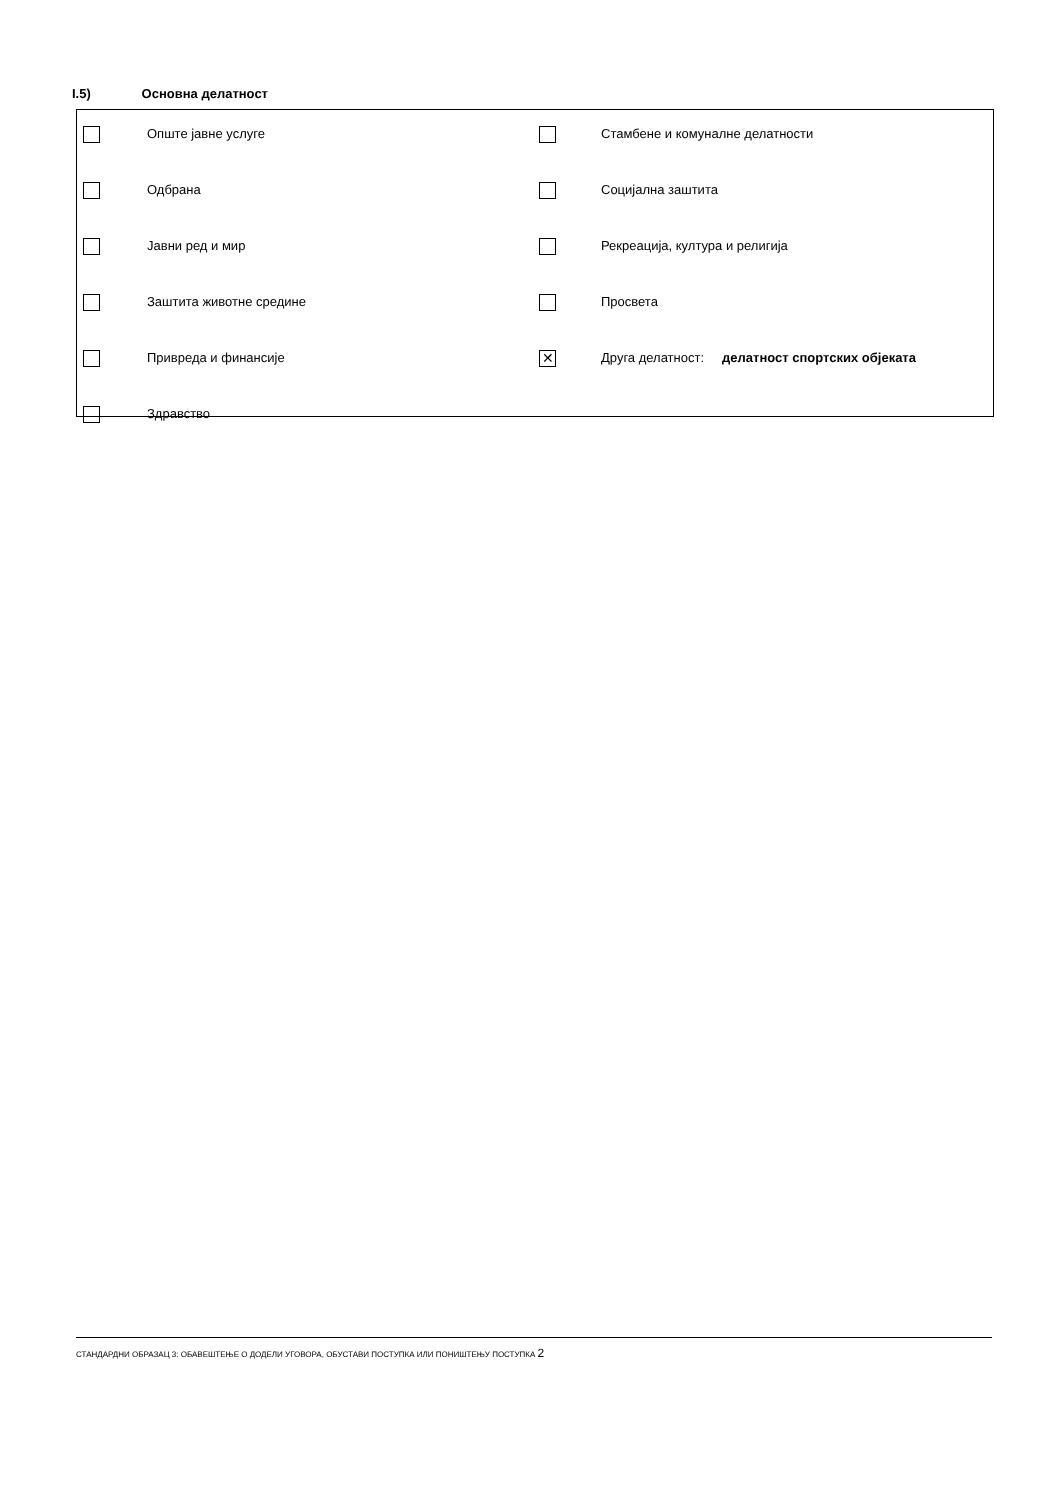I.5) Основна делатност
| | Опште јавне услуге | | Стамбене и комуналне делатности |
| | Одбрана | | Социјална заштита |
| | Јавни ред и мир | | Рекреација, култура и религија |
| | Заштита животне средине | | Просвета |
| | Привреда и финансије | ✕ | Друга делатност: делатност спортских објеката |
| | Здравство | | |
СТАНДАРДНИ ОБРАЗАЦ 3: ОБАВЕШТЕЊЕ О ДОДЕЛИ УГОВОРА, ОБУСТАВИ ПОСТУПКА ИЛИ ПОНИШТЕЊУ ПОСТУПКА 2